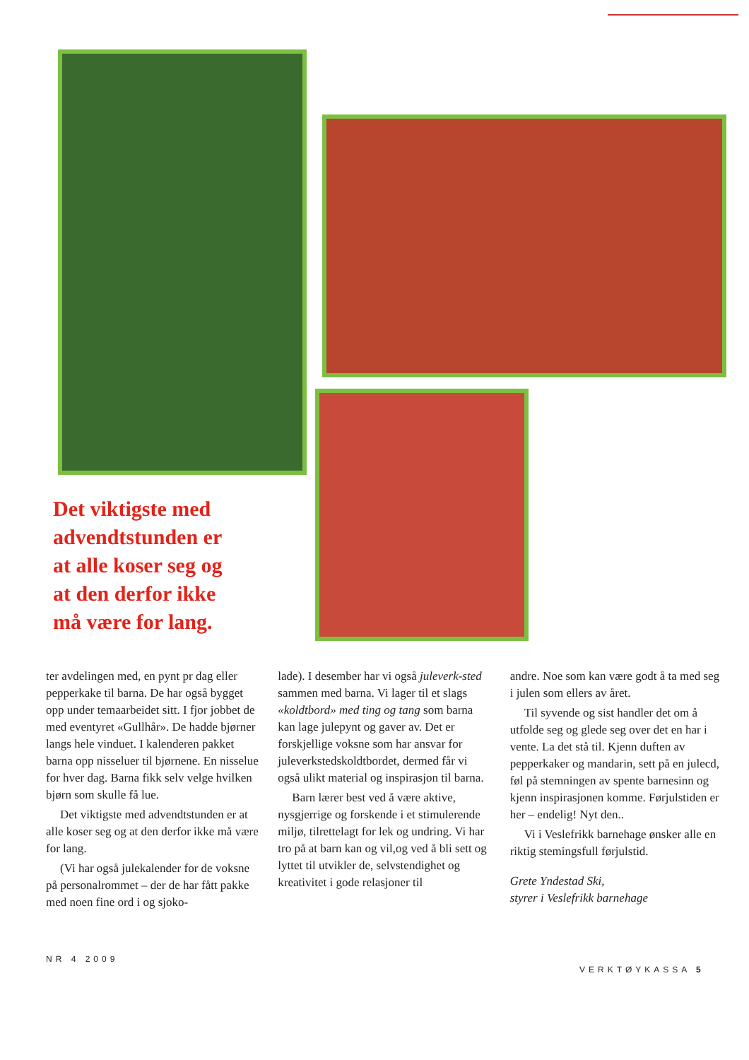Det viktigste med advendtstunden er at alle koser seg og at den derfor ikke må være for lang.
ter avdelingen med, en pynt pr dag eller pepperkake til barna. De har også bygget opp under temaarbeidet sitt. I fjor jobbet de med eventyret «Gullhår». De hadde bjørner langs hele vinduet. I kalenderen pakket barna opp nisseluer til bjørnene. En nisselue for hver dag. Barna fikk selv velge hvilken bjørn som skulle få lue.
Det viktigste med advendtstunden er at alle koser seg og at den derfor ikke må være for lang.
(Vi har også julekalender for de voksne på personalrommet – der de har fått pakke med noen fine ord i og sjoko-
lade). I desember har vi også juleverk-sted sammen med barna. Vi lager til et slags «koldtbord» med ting og tang som barna kan lage julepynt og gaver av. Det er forskjellige voksne som har ansvar for juleverkstedskoldtbordet, dermed får vi også ulikt material og inspirasjon til barna.
Barn lærer best ved å være aktive, nysgjerrige og forskende i et stimulerende miljø, tilrettelagt for lek og undring. Vi har tro på at barn kan og vil,og ved å bli sett og lyttet til utvikler de, selvstendighet og kreativitet i gode relasjoner til
andre. Noe som kan være godt å ta med seg i julen som ellers av året.
Til syvende og sist handler det om å utfolde seg og glede seg over det en har i vente. La det stå til. Kjenn duften av pepperkaker og mandarin, sett på en julecd, føl på stemningen av spente barnesinn og kjenn inspirasjonen komme. Førjulstiden er her – endelig! Nyt den..
Vi i Veslefrikk barnehage ønsker alle en riktig stemingsfull førjulstid.
Grete Yndestad Ski,
styrer i Veslefrikk barnehage
NR 4 2009
VERKTØYKASSA 5